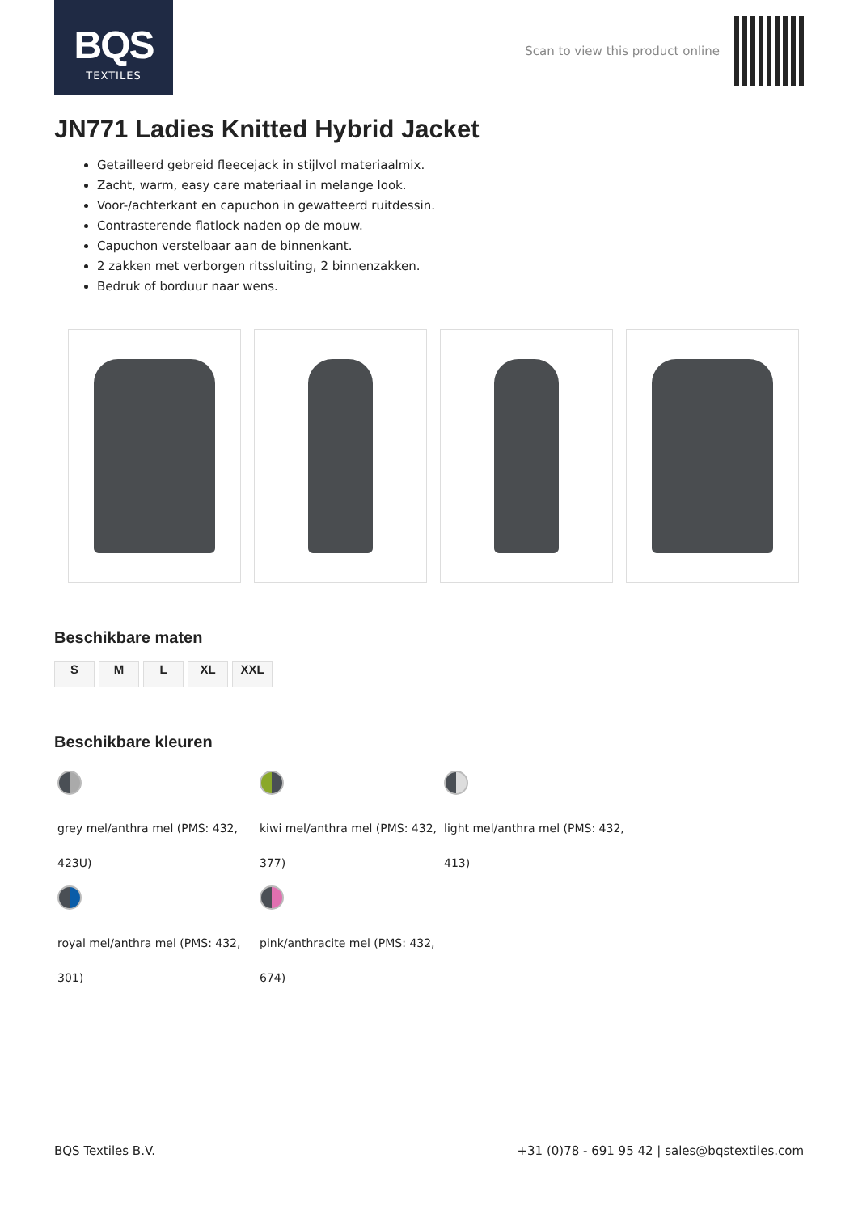BQS
TEXTILES
Scan to view this product online
JN771 Ladies Knitted Hybrid Jacket
Getailleerd gebreid fleecejack in stijlvol materiaalmix.
Zacht, warm, easy care materiaal in melange look.
Voor-/achterkant en capuchon in gewatteerd ruitdessin.
Contrasterende flatlock naden op de mouw.
Capuchon verstelbaar aan de binnenkant.
2 zakken met verborgen ritssluiting, 2 binnenzakken.
Bedruk of borduur naar wens.
Beschikbare maten
S M L XL XXL
Beschikbare kleuren
grey mel/anthra mel (PMS: 432, 423U)
kiwi mel/anthra mel (PMS: 432, 377)
light mel/anthra mel (PMS: 432, 413)
royal mel/anthra mel (PMS: 432, 301)
pink/anthracite mel (PMS: 432, 674)
BQS Textiles B.V. +31 (0)78 - 691 95 42 | sales@bqstextiles.com